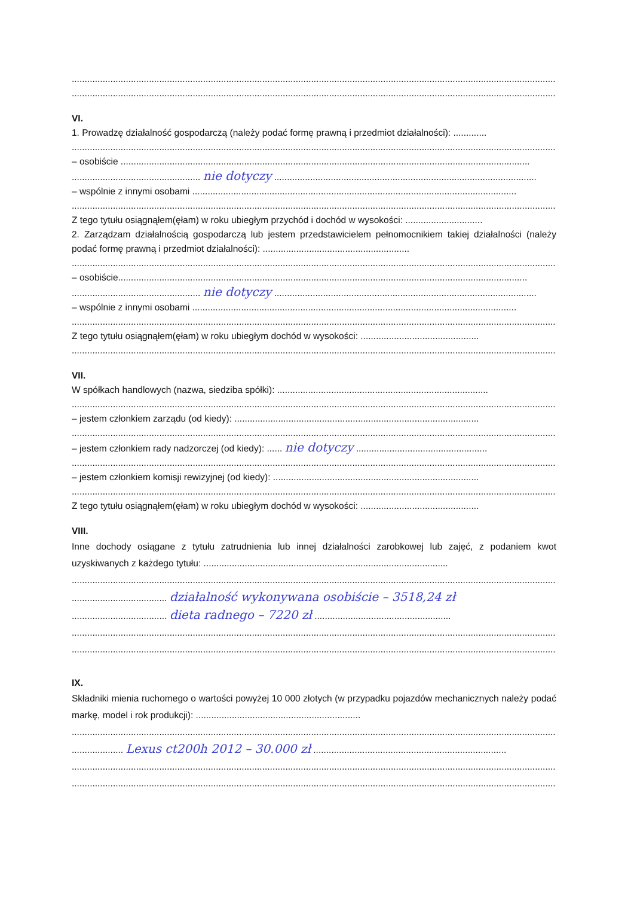..............................................................................................................................................................................................
..............................................................................................................................................................................................
VI.
1. Prowadzę działalność gospodarczą (należy podać formę prawną i przedmiot działalności): .............
..............................................................................................................................................................................................
– osobiście ...............................................................................................................................................................
.................................................. nie dotyczy ......................................................................................................
– wspólnie z innymi osobami ..............................................................................................................................
..............................................................................................................................................................................................
Z tego tytułu osiągnąłem(ęłam) w roku ubiegłym przychód i dochód w wysokości: ..............................
2. Zarządzam działalnością gospodarczą lub jestem przedstawicielem pełnomocnikiem takiej działalności (należy podać formę prawną i przedmiot działalności): .........................................................
..............................................................................................................................................................................................
– osobiście...............................................................................................................................................................
.................................................. nie dotyczy ......................................................................................................
– wspólnie z innymi osobami ..............................................................................................................................
..............................................................................................................................................................................................
Z tego tytułu osiągnąłem(ęłam) w roku ubiegłym dochód w wysokości: ..............................................
..............................................................................................................................................................................................
VII.
W spółkach handlowych (nazwa, siedziba spółki): ..................................................................................
..............................................................................................................................................................................................
– jestem członkiem zarządu (od kiedy): ...............................................................................................
..............................................................................................................................................................................................
– jestem członkiem rady nadzorczej (od kiedy): ...... nie dotyczy ...................................................
..............................................................................................................................................................................................
– jestem członkiem komisji rewizyjnej (od kiedy): ................................................................................
..............................................................................................................................................................................................
Z tego tytułu osiągnąłem(ęłam) w roku ubiegłym dochód w wysokości: ..............................................
VIII.
Inne dochody osiągane z tytułu zatrudnienia lub innej działalności zarobkowej lub zajęć, z podaniem kwot uzyskiwanych z każdego tytułu: ...............................................................................................
..............................................................................................................................................................................................
..................................... działalność wykonywana osobiście – 3518,24 zł
..................................... dieta radnego – 7220 zł .....................................................
..............................................................................................................................................................................................
..............................................................................................................................................................................................
IX.
Składniki mienia ruchomego o wartości powyżej 10 000 złotych (w przypadku pojazdów mechanicznych należy podać markę, model i rok produkcji): ................................................................
..............................................................................................................................................................................................
.................... Lexus ct200h 2012 – 30.000 zł ...........................................................................
..............................................................................................................................................................................................
..............................................................................................................................................................................................